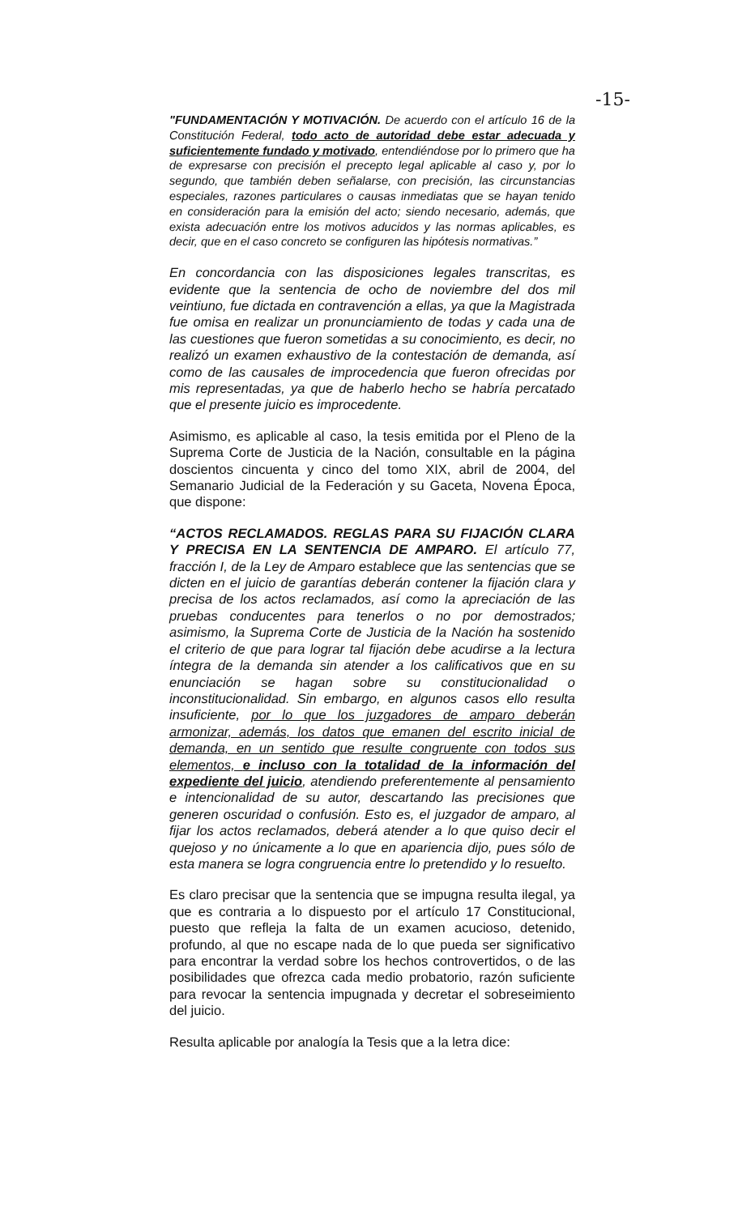-15-
"FUNDAMENTACIÓN Y MOTIVACIÓN. De acuerdo con el artículo 16 de la Constitución Federal, todo acto de autoridad debe estar adecuada y suficientemente fundado y motivado, entendiéndose por lo primero que ha de expresarse con precisión el precepto legal aplicable al caso y, por lo segundo, que también deben señalarse, con precisión, las circunstancias especiales, razones particulares o causas inmediatas que se hayan tenido en consideración para la emisión del acto; siendo necesario, además, que exista adecuación entre los motivos aducidos y las normas aplicables, es decir, que en el caso concreto se configuren las hipótesis normativas.”
En concordancia con las disposiciones legales transcritas, es evidente que la sentencia de ocho de noviembre del dos mil veintiuno, fue dictada en contravención a ellas, ya que la Magistrada fue omisa en realizar un pronunciamiento de todas y cada una de las cuestiones que fueron sometidas a su conocimiento, es decir, no realizó un examen exhaustivo de la contestación de demanda, así como de las causales de improcedencia que fueron ofrecidas por mis representadas, ya que de haberlo hecho se habría percatado que el presente juicio es improcedente.
Asimismo, es aplicable al caso, la tesis emitida por el Pleno de la Suprema Corte de Justicia de la Nación, consultable en la página doscientos cincuenta y cinco del tomo XIX, abril de 2004, del Semanario Judicial de la Federación y su Gaceta, Novena Época, que dispone:
“ACTOS RECLAMADOS. REGLAS PARA SU FIJACIÓN CLARA Y PRECISA EN LA SENTENCIA DE AMPARO. El artículo 77, fracción I, de la Ley de Amparo establece que las sentencias que se dicten en el juicio de garantías deberán contener la fijación clara y precisa de los actos reclamados, así como la apreciación de las pruebas conducentes para tenerlos o no por demostrados; asimismo, la Suprema Corte de Justicia de la Nación ha sostenido el criterio de que para lograr tal fijación debe acudirse a la lectura íntegra de la demanda sin atender a los calificativos que en su enunciación se hagan sobre su constitucionalidad o inconstitucionalidad. Sin embargo, en algunos casos ello resulta insuficiente, por lo que los juzgadores de amparo deberán armonizar, además, los datos que emanen del escrito inicial de demanda, en un sentido que resulte congruente con todos sus elementos, e incluso con la totalidad de la información del expediente del juicio, atendiendo preferentemente al pensamiento e intencionalidad de su autor, descartando las precisiones que generen oscuridad o confusión. Esto es, el juzgador de amparo, al fijar los actos reclamados, deberá atender a lo que quiso decir el quejoso y no únicamente a lo que en apariencia dijo, pues sólo de esta manera se logra congruencia entre lo pretendido y lo resuelto.
Es claro precisar que la sentencia que se impugna resulta ilegal, ya que es contraria a lo dispuesto por el artículo 17 Constitucional, puesto que refleja la falta de un examen acucioso, detenido, profundo, al que no escape nada de lo que pueda ser significativo para encontrar la verdad sobre los hechos controvertidos, o de las posibilidades que ofrezca cada medio probatorio, razón suficiente para revocar la sentencia impugnada y decretar el sobreseimiento del juicio.
Resulta aplicable por analogía la Tesis que a la letra dice: